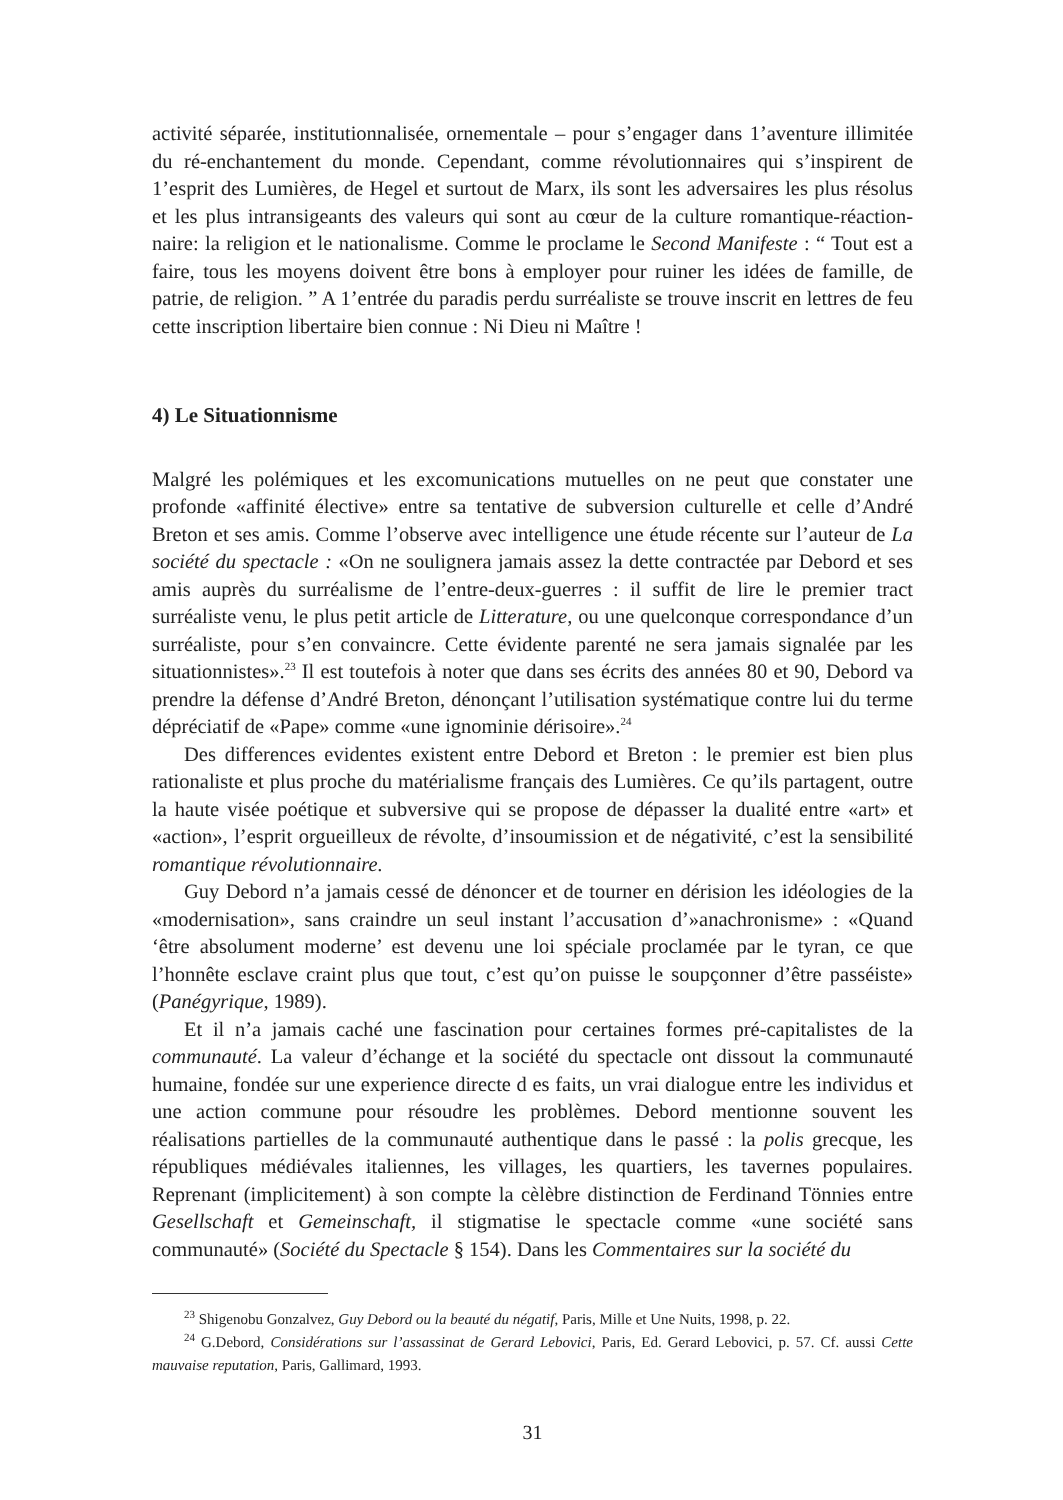activité séparée, institutionnalisée, ornementale – pour s’engager dans 1’aventure illimitée du ré-enchantement du monde. Cependant, comme révolutionnaires qui s’inspirent de 1’esprit des Lumières, de Hegel et surtout de Marx, ils sont les adversaires les plus résolus et les plus intransigeants des valeurs qui sont au cœur de la culture romantique-réaction­naire: la religion et le nationalisme. Comme le proclame le Second Manifeste : “ Tout est a faire, tous les moyens doivent être bons à employer pour ruiner les idées de famille, de patrie, de religion. ” A 1’entrée du paradis perdu surréaliste se trouve inscrit en lettres de feu cette inscription libertaire bien connue : Ni Dieu ni Maître !
4) Le Situationnisme
Malgré les polémiques et les excomunications mutuelles on ne peut que constater une profonde «affinité élective» entre sa tentative de subversion culturelle et celle d’André Breton et ses amis. Comme l’observe avec intelligence une étude récente sur l’auteur de La société du spectacle : «On ne soulignera jamais assez la dette contractée par Debord et ses amis auprès du surréalisme de l’entre-deux-guerres : il suffit de lire le premier tract surréaliste venu, le plus petit article de Litterature, ou une quelconque correspondance d’un surréaliste, pour s’en convaincre. Cette évidente parenté ne sera jamais signalée par les situationnistes».<sup>23</sup> Il est toutefois à noter que dans ses écrits des années 80 et 90, Debord va prendre la défense d’André Breton, dénonçant l’utilisation systématique contre lui du terme dépréciatif de «Pape» comme «une ignominie dérisoire».<sup>24</sup>
Des differences evidentes existent entre Debord et Breton : le premier est bien plus rationaliste et plus proche du matérialisme français des Lumières. Ce qu’ils partagent, outre la haute visée poétique et subversive qui se propose de dépasser la dualité entre «art» et «action», l’esprit orgueilleux de révolte, d’insoumission et de négativité, c’est la sensibilité romantique révolutionnaire.
Guy Debord n’a jamais cessé de dénoncer et de tourner en dérision les idéologies de la «modernisation», sans craindre un seul instant l’accusation d’»anachronisme» : «Quand ‘être absolument moderne’ est devenu une loi spéciale proclamée par le tyran, ce que l’honnête esclave craint plus que tout, c’est qu’on puisse le soupçonner d’être passéiste» (Panégyrique, 1989).
Et il n’a jamais caché une fascination pour certaines formes pré-capitalistes de la communauté. La valeur d’échange et la société du spectacle ont dissout la communauté humaine, fondée sur une experience directe d es faits, un vrai dialogue entre les individus et une action commune pour résoudre les problèmes. Debord mentionne souvent les réalisations partielles de la communauté authentique dans le passé : la polis grecque, les républiques médiévales italiennes, les villages, les quartiers, les tavernes populaires. Reprenant (implicitement) à son compte la cèlèbre distinction de Ferdinand Tönnies entre Gesellschaft et Gemeinschaft, il stigmatise le spectacle comme «une société sans communauté» (Société du Spectacle § 154). Dans les Commentaires sur la société du
<sup>23</sup> Shigenobu Gonzalvez, Guy Debord ou la beauté du négatif, Paris, Mille et Une Nuits, 1998, p. 22.
<sup>24</sup> G.Debord, Considérations sur l’assassinat de Gerard Lebovici, Paris, Ed. Gerard Lebovici, p. 57. Cf. aussi Cette mauvaise reputation, Paris, Gallimard, 1993.
31